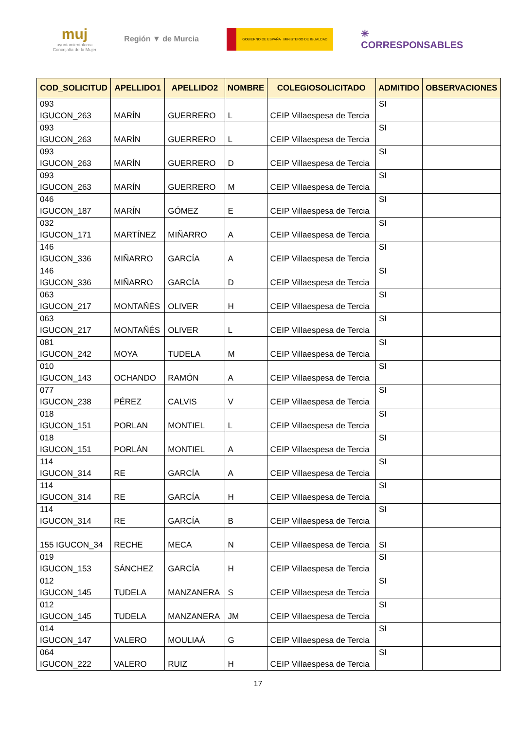muj
ayuntamientolorca
Concejalía de la Mujer
Región ▼ de Murcia
GOBIERNO DE ESPAÑA MINISTERIO DE IGUALDAD
✳
CORRESPONSABLES
| COD_SOLICITUD | APELLIDO1 | APELLIDO2 | NOMBRE | COLEGIOSOLICITADO | ADMITIDO | OBSERVACIONES |
| --- | --- | --- | --- | --- | --- | --- |
| 093 IGUCON_263 | MARÍN | GUERRERO | L | CEIP Villaespesa de Tercia | SI | |
| 093 IGUCON_263 | MARÍN | GUERRERO | L | CEIP Villaespesa de Tercia | SI | |
| 093 IGUCON_263 | MARÍN | GUERRERO | D | CEIP Villaespesa de Tercia | SI | |
| 093 IGUCON_263 | MARÍN | GUERRERO | M | CEIP Villaespesa de Tercia | SI | |
| 046 IGUCON_187 | MARÍN | GÓMEZ | E | CEIP Villaespesa de Tercia | SI | |
| 032 IGUCON_171 | MARTÍNEZ | MIÑARRO | A | CEIP Villaespesa de Tercia | SI | |
| 146 IGUCON_336 | MIÑARRO | GARCÍA | A | CEIP Villaespesa de Tercia | SI | |
| 146 IGUCON_336 | MIÑARRO | GARCÍA | D | CEIP Villaespesa de Tercia | SI | |
| 063 IGUCON_217 | MONTAÑÉS | OLIVER | H | CEIP Villaespesa de Tercia | SI | |
| 063 IGUCON_217 | MONTAÑÉS | OLIVER | L | CEIP Villaespesa de Tercia | SI | |
| 081 IGUCON_242 | MOYA | TUDELA | M | CEIP Villaespesa de Tercia | SI | |
| 010 IGUCON_143 | OCHANDO | RAMÓN | A | CEIP Villaespesa de Tercia | SI | |
| 077 IGUCON_238 | PÉREZ | CALVIS | V | CEIP Villaespesa de Tercia | SI | |
| 018 IGUCON_151 | PORLAN | MONTIEL | L | CEIP Villaespesa de Tercia | SI | |
| 018 IGUCON_151 | PORLÁN | MONTIEL | A | CEIP Villaespesa de Tercia | SI | |
| 114 IGUCON_314 | RE | GARCÍA | A | CEIP Villaespesa de Tercia | SI | |
| 114 IGUCON_314 | RE | GARCÍA | H | CEIP Villaespesa de Tercia | SI | |
| 114 IGUCON_314 | RE | GARCÍA | B | CEIP Villaespesa de Tercia | SI | |
| 155 IGUCON_34 | RECHE | MECA | N | CEIP Villaespesa de Tercia | SI | |
| 019 IGUCON_153 | SÁNCHEZ | GARCÍA | H | CEIP Villaespesa de Tercia | SI | |
| 012 IGUCON_145 | TUDELA | MANZANERA | S | CEIP Villaespesa de Tercia | SI | |
| 012 IGUCON_145 | TUDELA | MANZANERA | JM | CEIP Villaespesa de Tercia | SI | |
| 014 IGUCON_147 | VALERO | MOULIAÁ | G | CEIP Villaespesa de Tercia | SI | |
| 064 IGUCON_222 | VALERO | RUIZ | H | CEIP Villaespesa de Tercia | SI | |
17